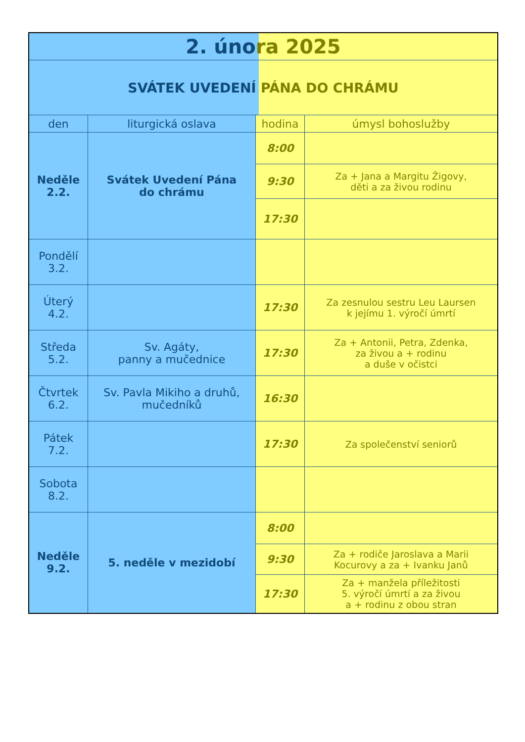| 2. úno ra 2025 | | | |
| SVÁTEK UVEDENÍ PÁNA DO CHRÁMU | | | |
| den | liturgická oslava | hodina | úmysl bohoslužby |
| Neděle 2.2. | Svátek Uvedení Pána do chrámu | 8:00 | |
| | | 9:30 | Za + Jana a Margitu Žigovy, děti a za živou rodinu |
| | | 17:30 | |
| Pondělí 3.2. | | | |
| Úterý 4.2. | | 17:30 | Za zesnulou sestru Leu Laursen k jejímu 1. výročí úmrtí |
| Středa 5.2. | Sv. Agáty, panny a mučednice | 17:30 | Za + Antonii, Petra, Zdenka, za živou a + rodinu a duše v očistci |
| Čtvrtek 6.2. | Sv. Pavla Mikiho a druhů, mučedníků | 16:30 | |
| Pátek 7.2. | | 17:30 | Za společenství seniorů |
| Sobota 8.2. | | | |
| Neděle 9.2. | 5. neděle v mezidobí | 8:00 | |
| | | 9:30 | Za + rodiče Jaroslava a Marii Kocurovy a za + Ivanku Janů |
| | | 17:30 | Za + manžela příležitosti 5. výročí úmrtí a za živou a + rodinu z obou stran |